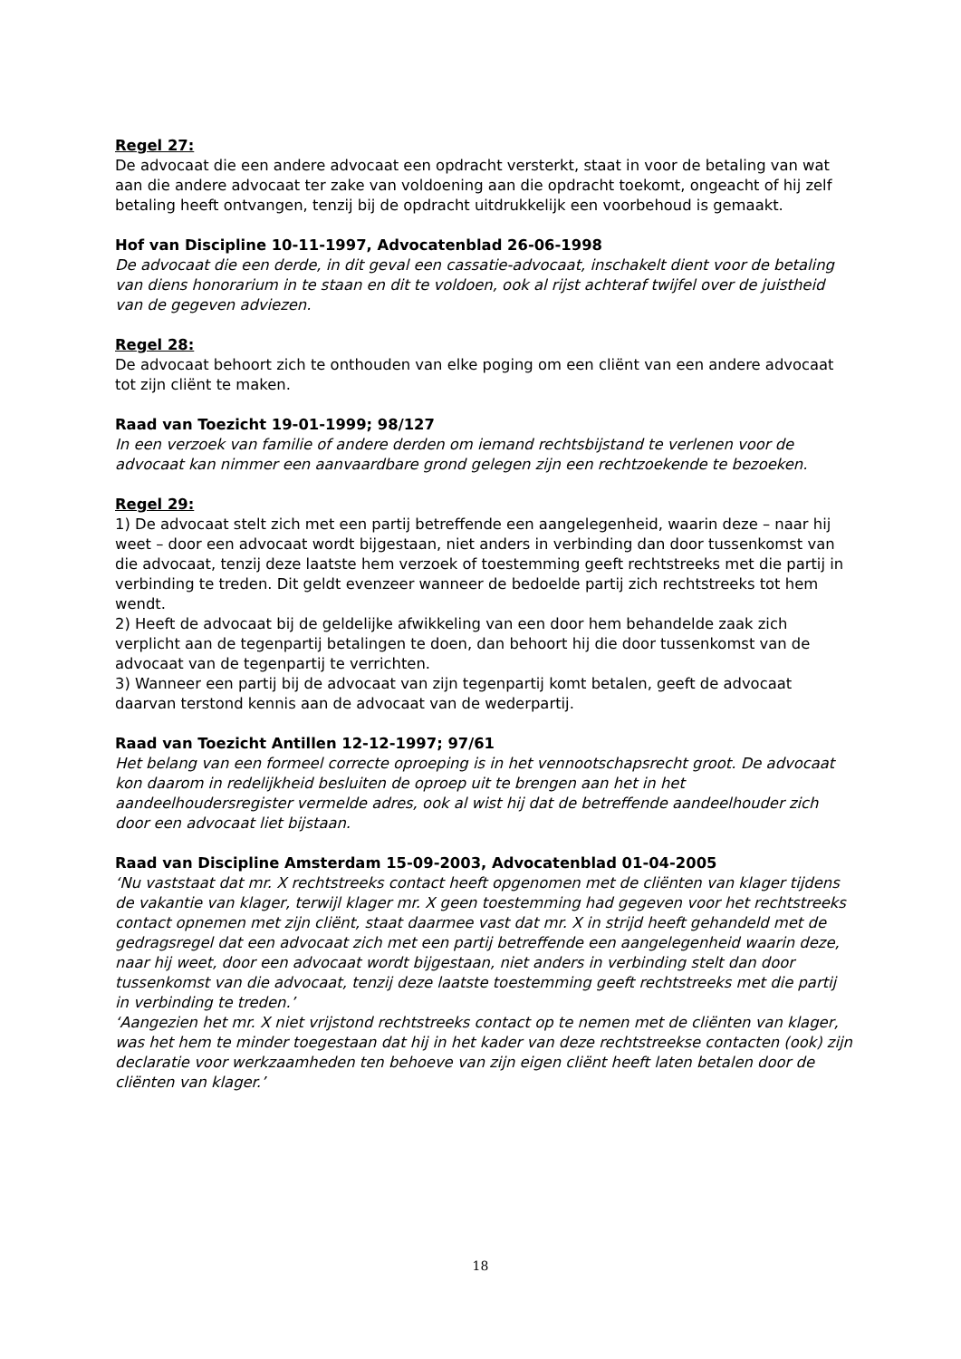Regel 27:
De advocaat die een andere advocaat een opdracht versterkt, staat in voor de betaling van wat aan die andere advocaat ter zake van voldoening aan die opdracht toekomt, ongeacht of hij zelf betaling heeft ontvangen, tenzij bij de opdracht uitdrukkelijk een voorbehoud is gemaakt.
Hof van Discipline 10-11-1997, Advocatenblad 26-06-1998
De advocaat die een derde, in dit geval een cassatie-advocaat, inschakelt dient voor de betaling van diens honorarium in te staan en dit te voldoen, ook al rijst achteraf twijfel over de juistheid van de gegeven adviezen.
Regel 28:
De advocaat behoort zich te onthouden van elke poging om een cliënt van een andere advocaat tot zijn cliënt te maken.
Raad van Toezicht 19-01-1999; 98/127
In een verzoek van familie of andere derden om iemand rechtsbijstand te verlenen voor de advocaat kan nimmer een aanvaardbare grond gelegen zijn een rechtzoekende te bezoeken.
Regel 29:
1) De advocaat stelt zich met een partij betreffende een aangelegenheid, waarin deze – naar hij weet – door een advocaat wordt bijgestaan, niet anders in verbinding dan door tussenkomst van die advocaat, tenzij deze laatste hem verzoek of toestemming geeft rechtstreeks met die partij in verbinding te treden. Dit geldt evenzeer wanneer de bedoelde partij zich rechtstreeks tot hem wendt.
2) Heeft de advocaat bij de geldelijke afwikkeling van een door hem behandelde zaak zich verplicht aan de tegenpartij betalingen te doen, dan behoort hij die door tussenkomst van de advocaat van de tegenpartij te verrichten.
3) Wanneer een partij bij de advocaat van zijn tegenpartij komt betalen, geeft de advocaat daarvan terstond kennis aan de advocaat van de wederpartij.
Raad van Toezicht Antillen 12-12-1997; 97/61
Het belang van een formeel correcte oproeping is in het vennootschapsrecht groot. De advocaat kon daarom in redelijkheid besluiten de oproep uit te brengen aan het in het aandeelhoudersregister vermelde adres, ook al wist hij dat de betreffende aandeelhouder zich door een advocaat liet bijstaan.
Raad van Discipline Amsterdam 15-09-2003, Advocatenblad 01-04-2005
‘Nu vaststaat dat mr. X rechtstreeks contact heeft opgenomen met de cliënten van klager tijdens de vakantie van klager, terwijl klager mr. X geen toestemming had gegeven voor het rechtstreeks contact opnemen met zijn cliënt, staat daarmee vast dat mr. X in strijd heeft gehandeld met de gedragsregel dat een advocaat zich met een partij betreffende een aangelegenheid waarin deze, naar hij weet, door een advocaat wordt bijgestaan, niet anders in verbinding stelt dan door tussenkomst van die advocaat, tenzij deze laatste toestemming geeft rechtstreeks met die partij in verbinding te treden.’
‘Aangezien het mr. X niet vrijstond rechtstreeks contact op te nemen met de cliënten van klager, was het hem te minder toegestaan dat hij in het kader van deze rechtstreekse contacten (ook) zijn declaratie voor werkzaamheden ten behoeve van zijn eigen cliënt heeft laten betalen door de cliënten van klager.’
18